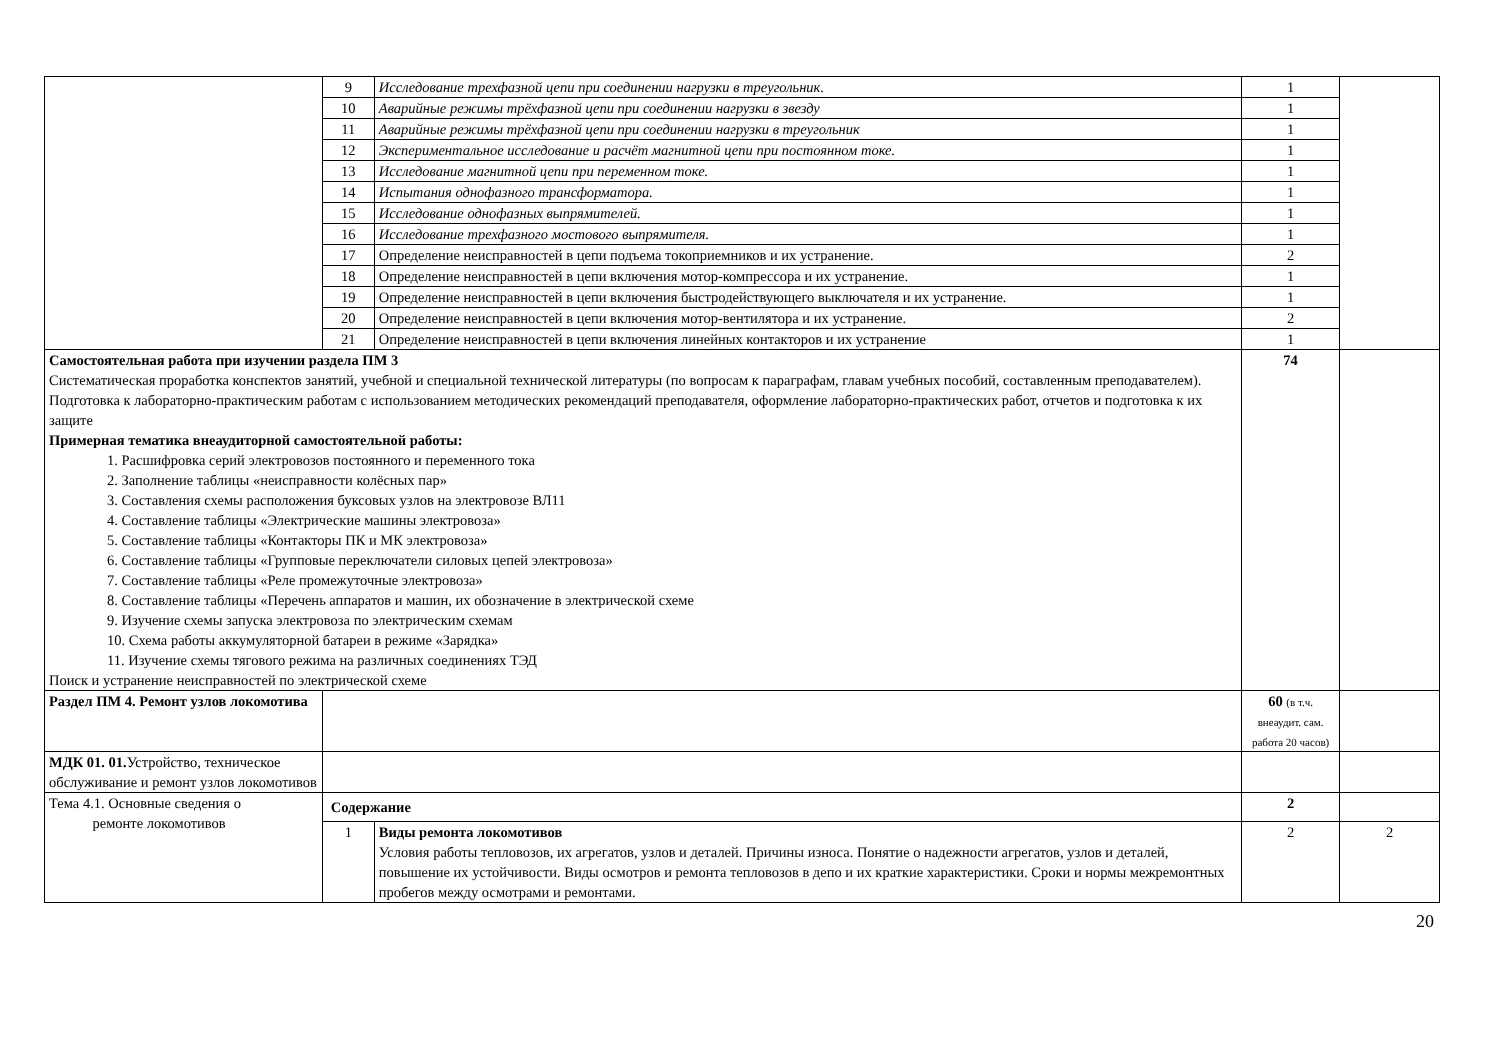| | 9 | Исследование трехфазной цепи при соединении нагрузки в треугольник. | 1 | |
| | 10 | Аварийные режимы трёхфазной цепи при соединении нагрузки в звезду | 1 | |
| | 11 | Аварийные режимы трёхфазной цепи при соединении нагрузки в треугольник | 1 | |
| | 12 | Экспериментальное исследование и расчёт магнитной цепи при постоянном токе. | 1 | |
| | 13 | Исследование магнитной цепи при переменном токе. | 1 | |
| | 14 | Испытания однофазного трансформатора. | 1 | |
| | 15 | Исследование однофазных выпрямителей. | 1 | |
| | 16 | Исследование трехфазного мостового выпрямителя. | 1 | |
| | 17 | Определение неисправностей в цепи подъема токоприемников и их устранение. | 2 | |
| | 18 | Определение неисправностей в цепи включения мотор-компрессора и их устранение. | 1 | |
| | 19 | Определение неисправностей в цепи включения быстродействующего выключателя и их устранение. | 1 | |
| | 20 | Определение неисправностей в цепи включения мотор-вентилятора и их устранение. | 2 | |
| | 21 | Определение неисправностей в цепи включения линейных контакторов и их устранение | 1 | |
| Самостоятельная работа при изучении раздела ПМ 3 Систематическая проработка конспектов занятий, учебной и специальной технической литературы (по вопросам к параграфам, главам учебных пособий, составленным преподавателем). Подготовка к лабораторно-практическим работам с использованием методических рекомендаций преподавателя, оформление лабораторно-практических работ, отчетов и подготовка к их защите Примерная тематика внеаудиторной самостоятельной работы: 1. Расшифровка серий электровозов постоянного и переменного тока 2. Заполнение таблицы «неисправности колёсных пар» 3. Составления схемы расположения буксовых узлов на электровозе ВЛ11 4. Составление таблицы «Электрические машины электровоза» 5. Составление таблицы «Контакторы ПК и МК электровоза» 6. Составление таблицы «Групповые переключатели силовых цепей электровоза» 7. Составление таблицы «Реле промежуточные электровоза» 8. Составление таблицы «Перечень аппаратов и машин, их обозначение в электрической схеме 9. Изучение схемы запуска электровоза по электрическим схемам 10. Схема работы аккумуляторной батареи в режиме «Зарядка» 11. Изучение схемы тягового режима на различных соединениях ТЭД Поиск и устранение неисправностей по электрической схеме | | | 74 | |
| Раздел ПМ 4. Ремонт узлов локомотива | | | 60 (в т.ч. внеаудит. сам. работа 20 часов) | |
| МДК 01. 01. Устройство, техническое обслуживание и ремонт узлов локомотивов | | | | |
| Тема 4.1. Основные сведения о ремонте локомотивов | Содержание | | 2 | |
| | 1 | Виды ремонта локомотивов Условия работы тепловозов, их агрегатов, узлов и деталей. Причины износа. Понятие о надежности агрегатов, узлов и деталей, повышение их устойчивости. Виды осмотров и ремонта тепловозов в депо и их краткие характеристики. Сроки и нормы межремонтных пробегов между осмотрами и ремонтами. | 2 | 2 |
20